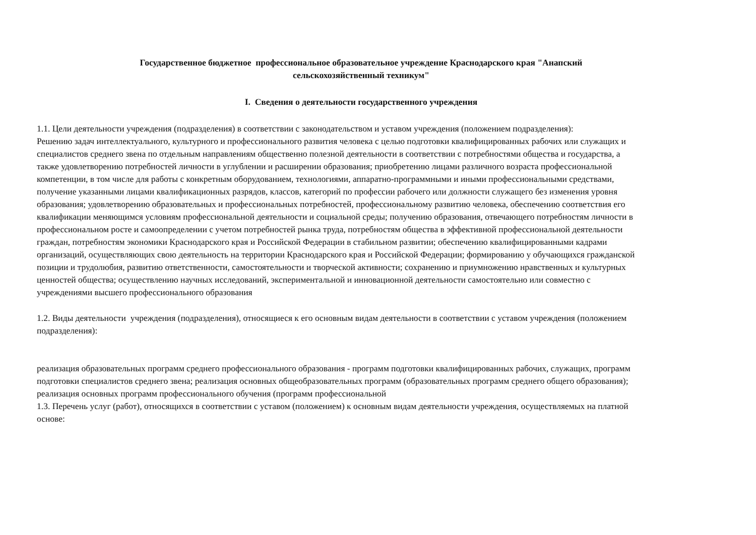Государственное бюджетное профессиональное образовательное учреждение Краснодарского края "Анапский
сельскохозяйственный техникум"
I. Сведения о деятельности государственного учреждения
1.1. Цели деятельности учреждения (подразделения) в соответствии с законодательством и уставом учреждения (положением подразделения):
Решению задач интеллектуального, культурного и профессионального развития человека с целью подготовки квалифицированных рабочих или служащих и специалистов среднего звена по отдельным направлениям общественно полезной деятельности в соответствии с потребностями общества и государства, а также удовлетворению потребностей личности в углублении и расширении образования; приобретению лицами различного возраста профессиональной компетенции, в том числе для работы с конкретным оборудованием, технологиями, аппаратно-программными и иными профессиональными средствами, получение указанными лицами квалификационных разрядов, классов, категорий по профессии рабочего или должности служащего без изменения уровня образования; удовлетворению образовательных и профессиональных потребностей, профессиональному развитию человека, обеспечению соответствия его квалификации меняющимся условиям профессиональной деятельности и социальной среды; получению образования, отвечающего потребностям личности в профессиональном росте и самоопределении с учетом потребностей рынка труда, потребностям общества в эффективной профессиональной деятельности граждан, потребностям экономики Краснодарского края и Российской Федерации в стабильном развитии; обеспечению квалифицированными кадрами организаций, осуществляющих свою деятельность на территории Краснодарского края и Российской Федерации; формированию у обучающихся гражданской позиции и трудолюбия, развитию ответственности, самостоятельности и творческой активности; сохранению и приумножению нравственных и культурных ценностей общества; осуществлению научных исследований, экспериментальной и инновационной деятельности самостоятельно или совместно с учреждениями высшего профессионального образования
1.2. Виды деятельности учреждения (подразделения), относящиеся к его основным видам деятельности в соответствии с уставом учреждения (положением подразделения):
реализация образовательных программ среднего профессионального образования - программ подготовки квалифицированных рабочих, служащих, программ подготовки специалистов среднего звена; реализация основных общеобразовательных программ (образовательных программ среднего общего образования); реализация основных программ профессионального обучения (программ профессиональной
1.3. Перечень услуг (работ), относящихся в соответствии с уставом (положением) к основным видам деятельности учреждения, осуществляемых на платной основе: